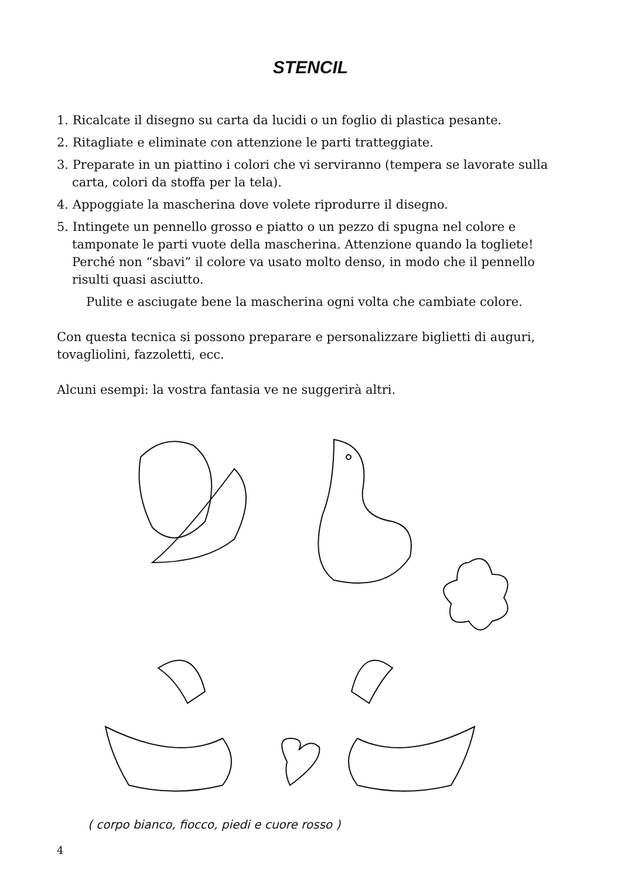STENCIL
1. Ricalcate il disegno su carta da lucidi o un foglio di plastica pesante.
2. Ritagliate e eliminate con attenzione le parti tratteggiate.
3. Preparate in un piattino i colori che vi serviranno (tempera se lavorate sulla carta, colori da stoffa per la tela).
4. Appoggiate la mascherina dove volete riprodurre il disegno.
5. Intingete un pennello grosso e piatto o un pezzo di spugna nel colore e tamponate le parti vuote della mascherina. Attenzione quando la togliete! Perché non “sbavi” il colore va usato molto denso, in modo che il pennello risulti quasi asciutto.
Pulite e asciugate bene la mascherina ogni volta che cambiate colore.
Con questa tecnica si possono preparare e personalizzare biglietti di auguri, tovagliolini, fazzoletti, ecc.
Alcuni esempi: la vostra fantasia ve ne suggerirà altri.
( corpo bianco, fiocco, piedi e cuore rosso )
4